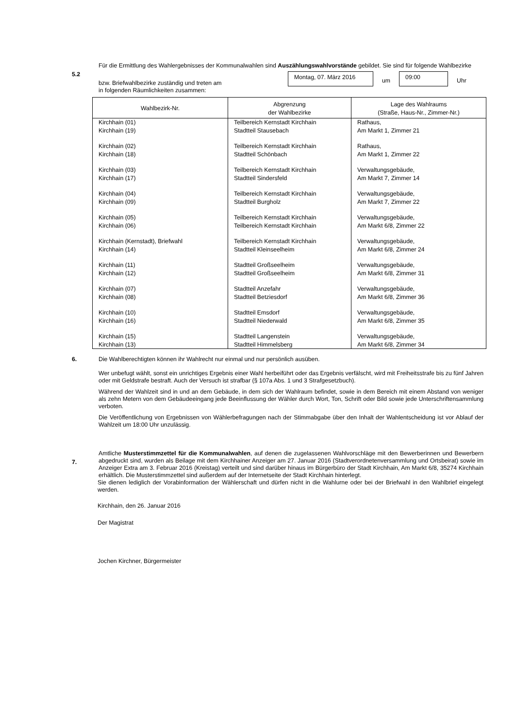5.2
Für die Ermittlung des Wahlergebnisses der Kommunalwahlen sind Auszählungswahlvorstände gebildet. Sie sind für folgende Wahlbezirke
bzw. Briefwahlbezirke zuständig und treten am
in folgenden Räumlichkeiten zusammen:
Montag, 07. März 2016
um
09:00
Uhr
| Wahlbezirk-Nr. | Abgrenzung der Wahlbezirke | Lage des Wahlraums (Straße, Haus-Nr., Zimmer-Nr.) |
| --- | --- | --- |
| Kirchhain (01) Kirchhain (19) | Teilbereich Kernstadt Kirchhain Stadtteil Stausebach | Rathaus, Am Markt 1, Zimmer 21 |
| Kirchhain (02) Kirchhain (18) | Teilbereich Kernstadt Kirchhain Stadtteil Schönbach | Rathaus, Am Markt 1, Zimmer 22 |
| Kirchhain (03) Kirchhain (17) | Teilbereich Kernstadt Kirchhain Stadtteil Sindersfeld | Verwaltungsgebäude, Am Markt 7, Zimmer 14 |
| Kirchhain (04) Kirchhain (09) | Teilbereich Kernstadt Kirchhain Stadtteil Burgholz | Verwaltungsgebäude, Am Markt 7, Zimmer 22 |
| Kirchhain (05) Kirchhain (06) | Teilbereich Kernstadt Kirchhain Teilbereich Kernstadt Kirchhain | Verwaltungsgebäude, Am Markt 6/8, Zimmer 22 |
| Kirchhain (Kernstadt), Briefwahl Kirchhain (14) | Teilbereich Kernstadt Kirchhain Stadtteil Kleinseelheim | Verwaltungsgebäude, Am Markt 6/8, Zimmer 24 |
| Kirchhain (11) Kirchhain (12) | Stadtteil Großseelheim Stadtteil Großseelheim | Verwaltungsgebäude, Am Markt 6/8, Zimmer 31 |
| Kirchhain (07) Kirchhain (08) | Stadtteil Anzefahr Stadtteil Betziesdorf | Verwaltungsgebäude, Am Markt 6/8, Zimmer 36 |
| Kirchhain (10) Kirchhain (16) | Stadtteil Emsdorf Stadtteil Niederwald | Verwaltungsgebäude, Am Markt 6/8, Zimmer 35 |
| Kirchhain (15) Kirchhain (13) | Stadtteil Langenstein Stadtteil Himmelsberg | Verwaltungsgebäude, Am Markt 6/8, Zimmer 34 |
6.
Die Wahlberechtigten können ihr Wahlrecht nur einmal und nur persönlich ausüben.
Wer unbefugt wählt, sonst ein unrichtiges Ergebnis einer Wahl herbeiführt oder das Ergebnis verfälscht, wird mit Freiheitsstrafe bis zu fünf Jahren oder mit Geldstrafe bestraft. Auch der Versuch ist strafbar (§ 107a Abs. 1 und 3 Strafgesetzbuch).
Während der Wahlzeit sind in und an dem Gebäude, in dem sich der Wahlraum befindet, sowie in dem Bereich mit einem Abstand von weniger als zehn Metern von dem Gebäudeeingang jede Beeinflussung der Wähler durch Wort, Ton, Schrift oder Bild sowie jede Unterschriftensammlung verboten.
Die Veröffentlichung von Ergebnissen von Wählerbefragungen nach der Stimmabgabe über den Inhalt der Wahlentscheidung ist vor Ablauf der Wahlzeit um 18:00 Uhr unzulässig.
7.
Amtliche Musterstimmzettel für die Kommunalwahlen, auf denen die zugelassenen Wahlvorschläge mit den Bewerberinnen und Bewerbern abgedruckt sind, wurden als Beilage mit dem Kirchhainer Anzeiger am 27. Januar 2016 (Stadtverordnetenversammlung und Ortsbeirat) sowie im Anzeiger Extra am 3. Februar 2016 (Kreistag) verteilt und sind darüber hinaus im Bürgerbüro der Stadt Kirchhain, Am Markt 6/8, 35274 Kirchhain erhältlich. Die Musterstimmzettel sind außerdem auf der Internetseite der Stadt Kirchhain hinterlegt.
Sie dienen lediglich der Vorabinformation der Wählerschaft und dürfen nicht in die Wahlurne oder bei der Briefwahl in den Wahlbrief eingelegt werden.
Kirchhain, den 26. Januar 2016
Der Magistrat
Jochen Kirchner, Bürgermeister